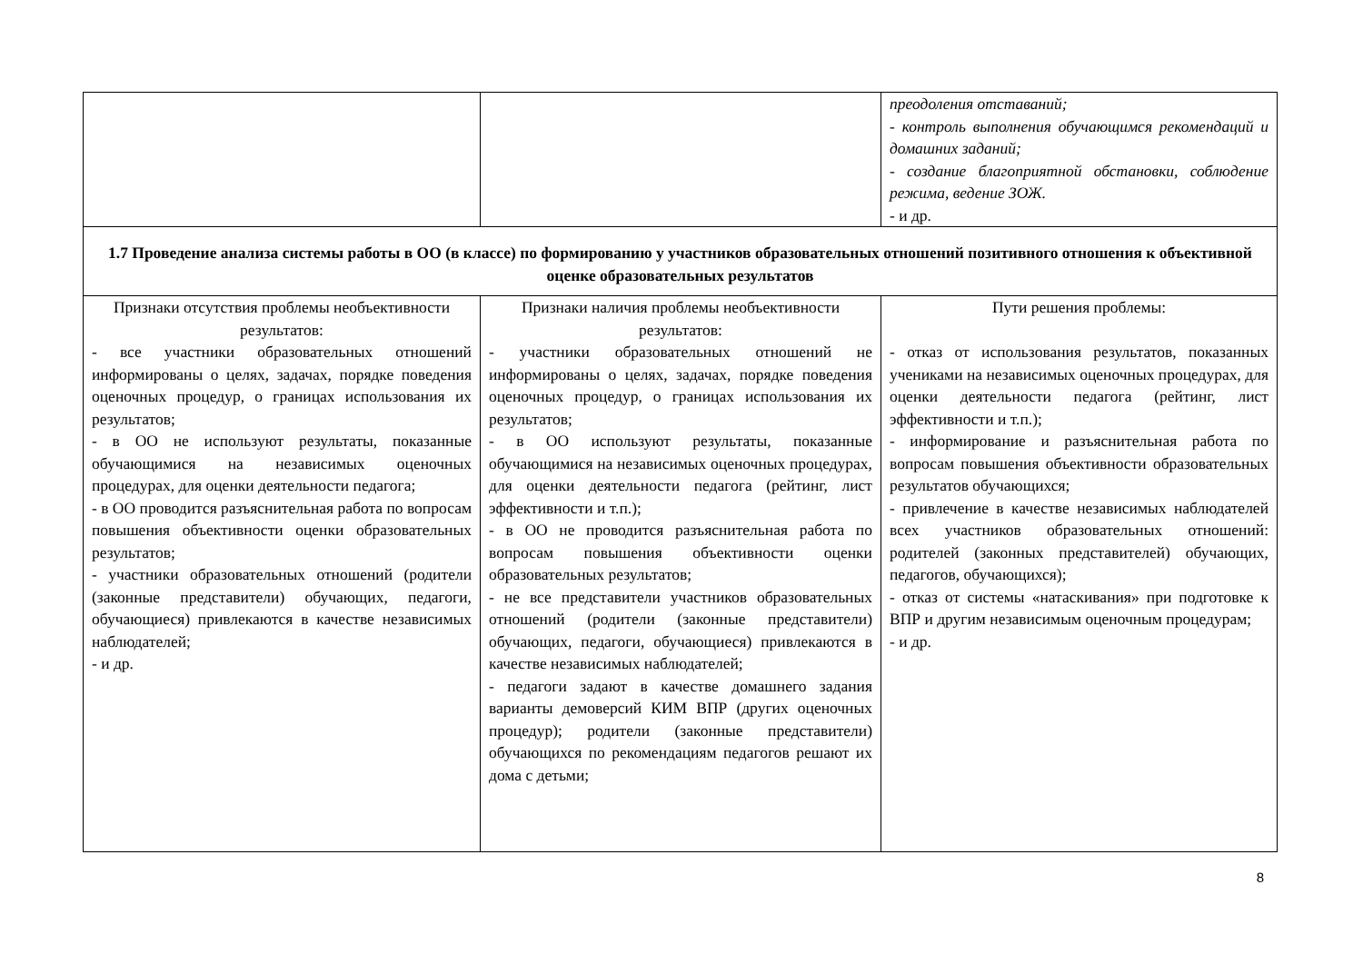| | | преодоления отставаний; - контроль выполнения обучающимся рекомендаций и домашних заданий; - создание благоприятной обстановки, соблюдение режима, ведение ЗОЖ. - и др. |
| 1.7 Проведение анализа системы работы в ОО (в классе) по формированию у участников образовательных отношений позитивного отношения к объективной оценке образовательных результатов | | |
| Признаки отсутствия проблемы необъективности результатов: - все участники образовательных отношений информированы о целях, задачах, порядке поведения оценочных процедур, о границах использования их результатов; - в ОО не используют результаты, показанные обучающимися на независимых оценочных процедурах, для оценки деятельности педагога; - в ОО проводится разъяснительная работа по вопросам повышения объективности оценки образовательных результатов; - участники образовательных отношений (родители (законные представители) обучающих, педагоги, обучающиеся) привлекаются в качестве независимых наблюдателей; - и др. | Признаки наличия проблемы необъективности результатов: - участники образовательных отношений не информированы о целях, задачах, порядке поведения оценочных процедур, о границах использования их результатов; - в ОО используют результаты, показанные обучающимися на независимых оценочных процедурах, для оценки деятельности педагога (рейтинг, лист эффективности и т.п.); - в ОО не проводится разъяснительная работа по вопросам повышения объективности оценки образовательных результатов; - не все представители участников образовательных отношений (родители (законные представители) обучающих, педагоги, обучающиеся) привлекаются в качестве независимых наблюдателей; - педагоги задают в качестве домашнего задания варианты демоверсий КИМ ВПР (других оценочных процедур); родители (законные представители) обучающихся по рекомендациям педагогов решают их дома с детьми; | Пути решения проблемы: - отказ от использования результатов, показанных учениками на независимых оценочных процедурах, для оценки деятельности педагога (рейтинг, лист эффективности и т.п.); - информирование и разъяснительная работа по вопросам повышения объективности образовательных результатов обучающихся; - привлечение в качестве независимых наблюдателей всех участников образовательных отношений: родителей (законных представителей) обучающих, педагогов, обучающихся); - отказ от системы «натаскивания» при подготовке к ВПР и другим независимым оценочным процедурам; - и др. |
8